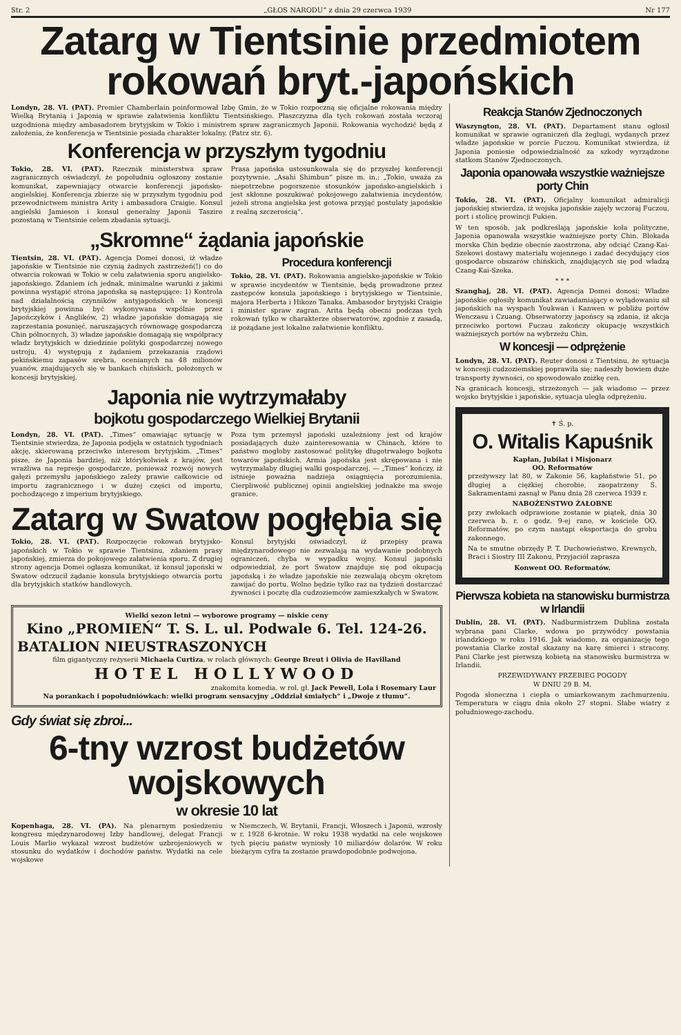Str. 2 „GŁOS NARODU“ z dnia 29 czerwca 1939 Nr 177
Zatarg w Tientsinie przedmiotem rokowań bryt.-japońskich
Londyn, 28. VI. (PAT). Premier Chamberlain poinformował Izbę Gmin, że w Tokio rozpoczną się oficjalne rokowania między Wielką Brytanią i Japonią w sprawie załatwienia konfliktu Tientsińskiego. Płaszczyzna dla tych rokowań została wczoraj uzgodniona między ambasadorem brytyjskim w Tokio i ministrem spraw zagranicznych Japonii. Rokowania wychodzić będą z założenia, że konferencja w Tientsinie posiada charakter lokalny. (Patrz str. 6).
Konferencja w przyszłym tygodniu
Tokio, 28. VI. (PAT). Rzecznik ministerstwa spraw zagranicznych oświadczył, że popołudniu ogłoszony zostanie komunikat, zapewniający otwarcie konferencji japońsko-angielskiej. Konferencja zbierze się w przyszłym tygodniu pod przewodnictwem ministra Arity i ambasadora Craigie. Konsul angielski Jamieson i konsul generalny Japonii Tasziro pozostaną w Tientsinie celem zbadania sytuacji.
Prasa japońska ustosunkowała się do przyszłej konferencji pozytywnie. „Asahi Shimbun“ pisze m. in.: „Tokio, uważa za niepotrzebne pogorszenie stosunków japońsko-angielskich i jest skłonne poszukiwać pokojowego załatwienia incydentów, jeżeli strona angielska jest gotowa przyjąć postulaty japońskie z realną szczerością“.
„Skromne“ żądania japońskie
Tientsin, 28. VI. (PAT). Agencja Domei donosi, iż władze japońskie w Tientsinie nie czynią żadnych zastrzeżeń(!) co do otwarcia rokowań w Tokio w celu załatwienia sporu angielsko-japońskiego. Zdaniem ich jednak, minimalne warunki z jakimi powinna wystąpić strona japońska są następujące: 1) Kontrola nad działalnością czynników antyjapońskich w koncesji brytyjskiej powinna być wykonywana wspólnie przez Japończyków i Anglików, 2) władze japońskie domagają się zaprzestania posunięć, naruszających równowagę gospodarczą Chin północnych, 3) władze japońskie domagają się współpracy władz brytyjskich w dziedzinie polityki gospodarczej nowego ustroju, 4) występują z żądaniem przekazania rządowi pekińskiemu zapasów srebra, ocenianych na 48 milionów yuanów, znajdujących się w bankach chińskich, położonych w koncesji brytyjskiej.
Procedura konferencji
Tokio, 28. VI. (PAT). Rokowania angielsko-japońskie w Tokio w sprawie incydentów w Tientsinie, będą prowadzone przez zastępców konsula japońskiego i brytyjskiego w Tientsinie, majora Herberta i Hikozo Tanaka. Ambasodor brytyjski Craigie i minister spraw zagran. Arita będą obecni podczas tych rokowań tylko w charakterze obserwatorów, zgodnie z zasadą, iż pożądane jest lokalne załatwienie konfliktu.
Japonia nie wytrzymałaby
bojkotu gospodarczego Wielkiej Brytanii
Londyn, 28. VI. (PAT). „Times“ omawiając sytuację w Tientsinie stwierdza, że Japonia podjęła w ostatnich tygodniach akcję, skierowaną przeciwko interesom brytyjskim. „Times“ pisze, że Japonia bardziej, niż którykolwiek z krajów, jest wrażliwa na represje gospodarcze, ponieważ rozwój nowych gałęzi przemysłu japońskiego zależy prawie całkowicie od importu zagranicznego i w dużej części od importu, pochodzącego z imperium brytyjskiego.
Poza tym przemysł japoński uzależniony jest od krajów posiadających duże zainteresowania w Chinach, które to państwo mogłoby zastosować politykę długotrwałego bojkotu towarów japońskich. Armia japońska jest skrępowana i nie wytrzymałaby długiej walki gospodarczej. — „Times“ kończy, iż istnieje poważna nadzieja osiągnięcia porozumienia. Cierpliwość publicznej opinii angielskiej jednakże ma swoje granice.
Zatarg w Swatow pogłębia się
Tokio, 28. VI. (PAT). Rozpoczęcie rokowań brytyjsko-japońskich w Tokio w sprawie Tientsinu, zdaniem prasy japońskiej, zmierza do pokojowego załatwienia sporu. Z drugiej strony agencja Domei ogłasza komunikat, iż konsul japoński w Swatow odrzucił żądanie konsula brytyjskiego otwarcia portu dla brytyjskich statków handlowych.
Konsul brytyjski oświadczył, iż przepisy prawa międzynarodowego nie zezwalają na wydawanie podobnych ograniczeń, chyba w wypadku wojny. Konsul japoński odpowiedział, że port Swatow znajduje się pod okupacją japońską i że władze japońskie nie zezwalają obcym okrętom zawijać do portu. Wolno będzie tylko raz na tydzień dostarczać żywności i pocztę dla cudzoziemców zamieszkałych w Swatow.
Wielki sezon letni — wyborowe programy — niskie ceny
Kino „PROMIEŃ“ T. S. L. ul. Podwale 6. Tel. 124-26.
BATALION NIEUSTRASZONYCH
film gigantyczny reżyserii Michaela Curtiza, w rolach głównych: George Breut i Olivia de Havilland
HOTEL HOLLYWOOD
znakomita komedia. w rol. gł. Jack Pewell, Lola i Rosemary Laur
Na porankach i popołudniówkach: wielki program sensacyjny „Oddział śmiałych“ i „Dwoje z tłumu“.
Gdy świat się zbroi...
6-tny wzrost budżetów wojskowych
w okresie 10 lat
Kopenhaga, 28. VI. (PA). Na plenarnym posiedzeniu kongresu międzynarodowej Izby handlowej, delegat Francji Louis Marlio wykazał wzrost budżetów uzbrojeniowych w stosunku do wydatków i dochodów państw. Wydatki na cele wojskowe
w Niemczech, W. Brytanii, Francji, Włoszech i Japonii, wzrosły w r. 1928 6-krotnie. W roku 1938 wydatki na cele wojskowe tych pięciu państw wyniosły 10 miliardów dolarów. W roku bieżącym cyfra ta zostanie prawdopodobnie podwojona.
Reakcja Stanów Zjednoczonych
Waszyngton, 28. VI. (PAT). Departament stanu ogłosił komunikat w sprawie ograniczeń dla żeglugi, wydanych przez władze japońskie w porcie Fuczou. Komunikat stwierdza, iż Japonia poniesie odpowiedzialność za szkody wyrządzone statkom Stanów Zjednoczonych.
Japonia opanowała wszystkie ważniejsze porty Chin
Tokio, 28. VI. (PAT). Oficjalny komunikat admiralicji japońskiej stwierdza, iż wojska japońskie zajęły wczoraj Fuczou, port i stolicę prowincji Fukien.
W ten sposób, jak podkreślają japońskie koła polityczne, Japonia opanowała wszystkie ważniejsze porty Chin. Blokada morska Chin będzie obecnie zaostrzona, aby odciąć Czang-Kai-Szekowi dostawy materiału wojennego i zadać decydujący cios gospodarce obszarów chińskich, znajdujących się pod władzą Czang-Kai-Szeka.
* * *
Szanghaj, 28. VI. (PAT). Agencja Domei donosi: Władze japońskie ogłosiły komunikat zawiadamiający o wylądowaniu sił japońskich na wyspach Youkwan i Kanwen w pobliżu portów Wenczasu i Czuang. Obserwatorzy japońscy są zdania, iż akcja przeciwko portowi Fuczau zakończy okupację wszystkich ważniejszych portów na wybrzeżu Chin.
W koncesji — odprężenie
Londyn, 28. VI. (PAT). Reuter donosi z Tientsinu, że sytuacja w koncesji cudzoziemskiej poprawiła się; nadeszły bowiem duże transporty żywności, co spowodowało zniżkę cen.
Na granicach koncesji, strzeżonych — jak wiadomo — przez wojsko brytyjskie i japońskie, sytuacja uległa odprężeniu.
✝ Ś. p.
O. Witalis Kapuśnik
Kapłan, Jubilat i Misjonarz
OO. Reformatów
przeżywszy lat 80, w Zakonie 56, kapłaństwie 51, po długiej a ciężkiej chorobie, zaopatrzony Ś. Sakramentami zasnął w Panu dnia 28 czerwca 1939 r.
NABOŻEŃSTWO ŻAŁOBNE
przy zwłokach odprawione zostanie w piątek, dnia 30 czerwca b. r. o godz. 9-ej rano, w kościele OO. Reformatów, po czym nastąpi eksportacja do grobu zakonnego.
Na te smutne obrzędy P. T. Duchowieństwo, Krewnych, Braci i Siostry III Zakonu, Przyjaciół zaprasza
Konwent OO. Reformatów.
Pierwsza kobieta na stanowisku burmistrza w Irlandii
Dublin, 28. VI. (PAT). Nadburmistrzem Dublina została wybrana pani Clarke, wdowa po przywódcy powstania irlandzkiego w roku 1916. Jak wiadomo, za organizację tego powstania Clarke został skazany na karę śmierci i stracony. Pani Clarke jest pierwszą kobietą na stanowisku burmistrza w Irlandii.
PRZEWIDYWANY PRZEBIEG POGODY
W DNIU 29 B. M.
Pogoda słoneczna i ciepła o umiarkowanym zachmurzeniu. Temperatura w ciągu dnia około 27 stopni. Słabe wiatry z południowego-zachodu.